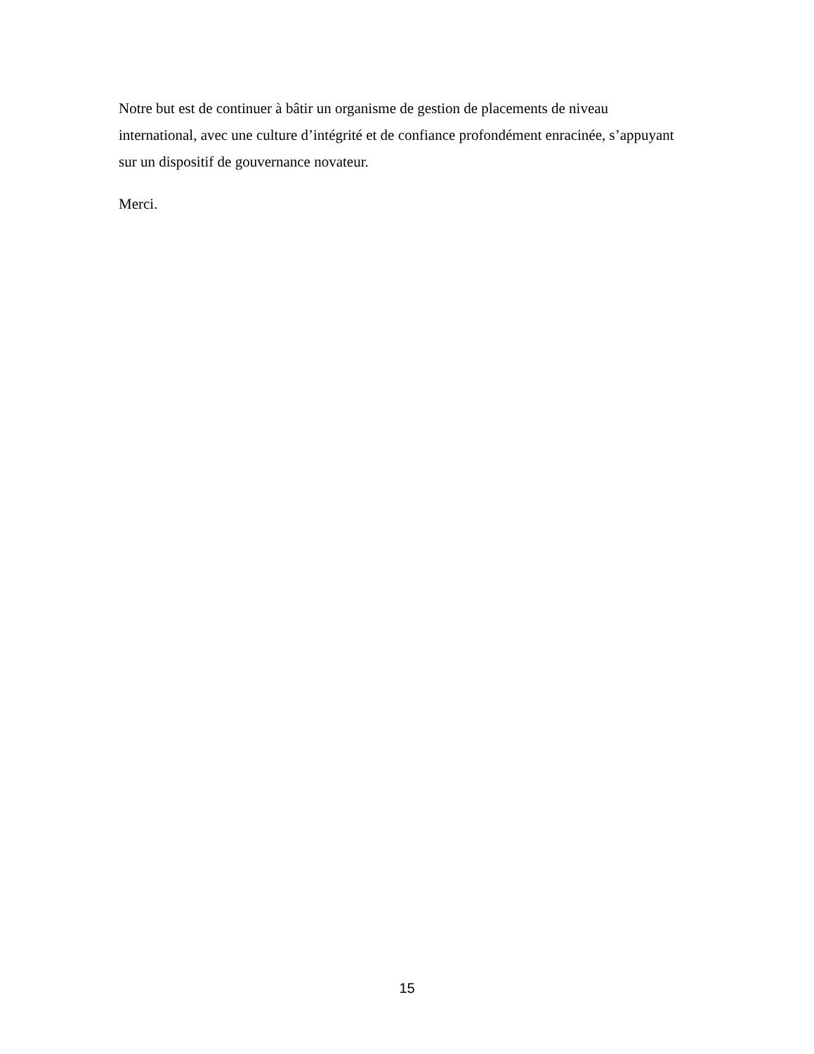Notre but est de continuer à bâtir un organisme de gestion de placements de niveau international, avec une culture d’intégrité et de confiance profondément enracinée, s’appuyant sur un dispositif de gouvernance novateur.
Merci.
15